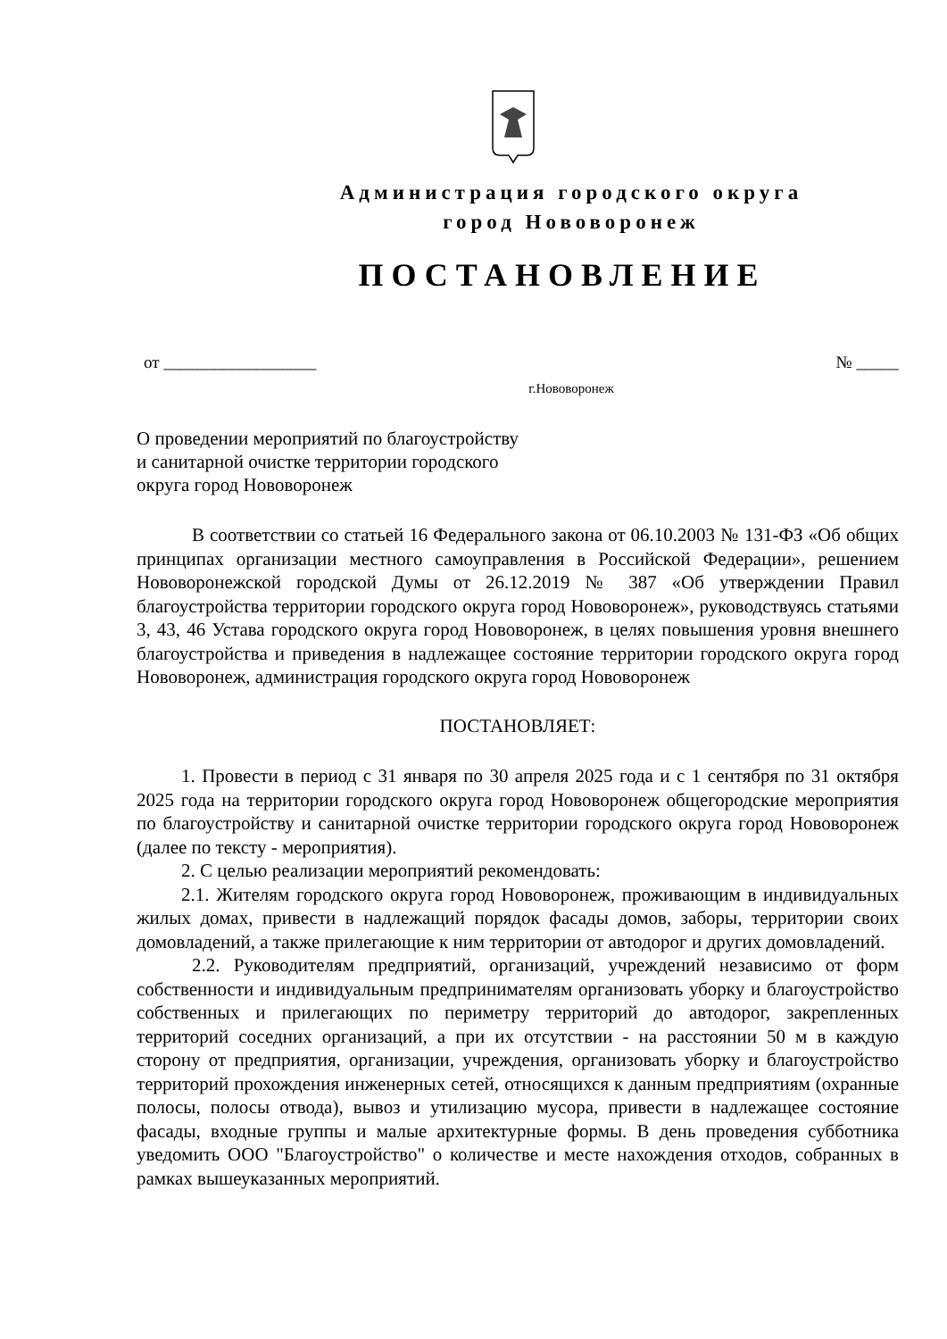Администрация городского округа
город Нововоронеж
ПОСТАНОВЛЕНИЕ
от __________________ № _____
г.Нововоронеж
О проведении мероприятий по благоустройству
и санитарной очистке территории городского
округа город Нововоронеж
В соответствии со статьей 16 Федерального закона от 06.10.2003 № 131-ФЗ «Об общих принципах организации местного самоуправления в Российской Федерации», решением Нововоронежской городской Думы от 26.12.2019 № 387 «Об утверждении Правил благоустройства территории городского округа город Нововоронеж», руководствуясь статьями 3, 43, 46 Устава городского округа город Нововоронеж, в целях повышения уровня внешнего благоустройства и приведения в надлежащее состояние территории городского округа город Нововоронеж, администрация городского округа город Нововоронеж
ПОСТАНОВЛЯЕТ:
1. Провести в период с 31 января по 30 апреля 2025 года и с 1 сентября по 31 октября 2025 года на территории городского округа город Нововоронеж общегородские мероприятия по благоустройству и санитарной очистке территории городского округа город Нововоронеж (далее по тексту - мероприятия).
2. С целью реализации мероприятий рекомендовать:
2.1. Жителям городского округа город Нововоронеж, проживающим в индивидуальных жилых домах, привести в надлежащий порядок фасады домов, заборы, территории своих домовладений, а также прилегающие к ним территории от автодорог и других домовладений.
2.2. Руководителям предприятий, организаций, учреждений независимо от форм собственности и индивидуальным предпринимателям организовать уборку и благоустройство собственных и прилегающих по периметру территорий до автодорог, закрепленных территорий соседних организаций, а при их отсутствии - на расстоянии 50 м в каждую сторону от предприятия, организации, учреждения, организовать уборку и благоустройство территорий прохождения инженерных сетей, относящихся к данным предприятиям (охранные полосы, полосы отвода), вывоз и утилизацию мусора, привести в надлежащее состояние фасады, входные группы и малые архитектурные формы. В день проведения субботника уведомить ООО "Благоустройство" о количестве и месте нахождения отходов, собранных в рамках вышеуказанных мероприятий.